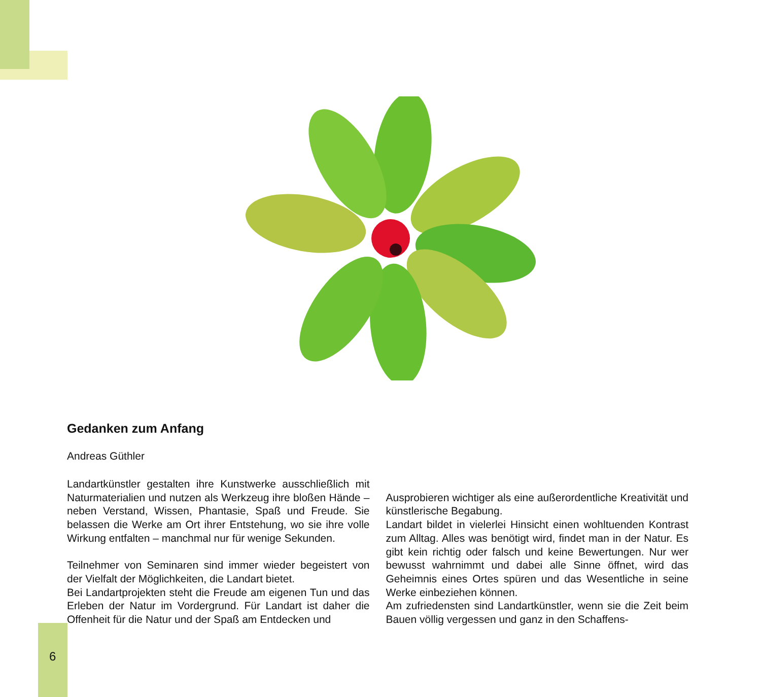Gedanken zum Anfang
Andreas Güthler
Landartkünstler gestalten ihre Kunstwerke ausschließlich mit Naturmaterialien und nutzen als Werkzeug ihre bloßen Hände – neben Verstand, Wissen, Phantasie, Spaß und Freude. Sie belassen die Werke am Ort ihrer Entstehung, wo sie ihre volle Wirkung entfalten – manchmal nur für wenige Sekunden.
Teilnehmer von Seminaren sind immer wieder begeistert von der Vielfalt der Möglichkeiten, die Landart bietet.
Bei Landartprojekten steht die Freude am eigenen Tun und das Erleben der Natur im Vordergrund. Für Landart ist daher die Offenheit für die Natur und der Spaß am Entdecken und
Ausprobieren wichtiger als eine außerordentliche Kreativität und künstlerische Begabung.
Landart bildet in vielerlei Hinsicht einen wohltuenden Kontrast zum Alltag. Alles was benötigt wird, findet man in der Natur. Es gibt kein richtig oder falsch und keine Bewertungen. Nur wer bewusst wahrnimmt und dabei alle Sinne öffnet, wird das Geheimnis eines Ortes spüren und das Wesentliche in seine Werke einbeziehen können.
Am zufriedensten sind Landartkünstler, wenn sie die Zeit beim Bauen völlig vergessen und ganz in den Schaffens-
6